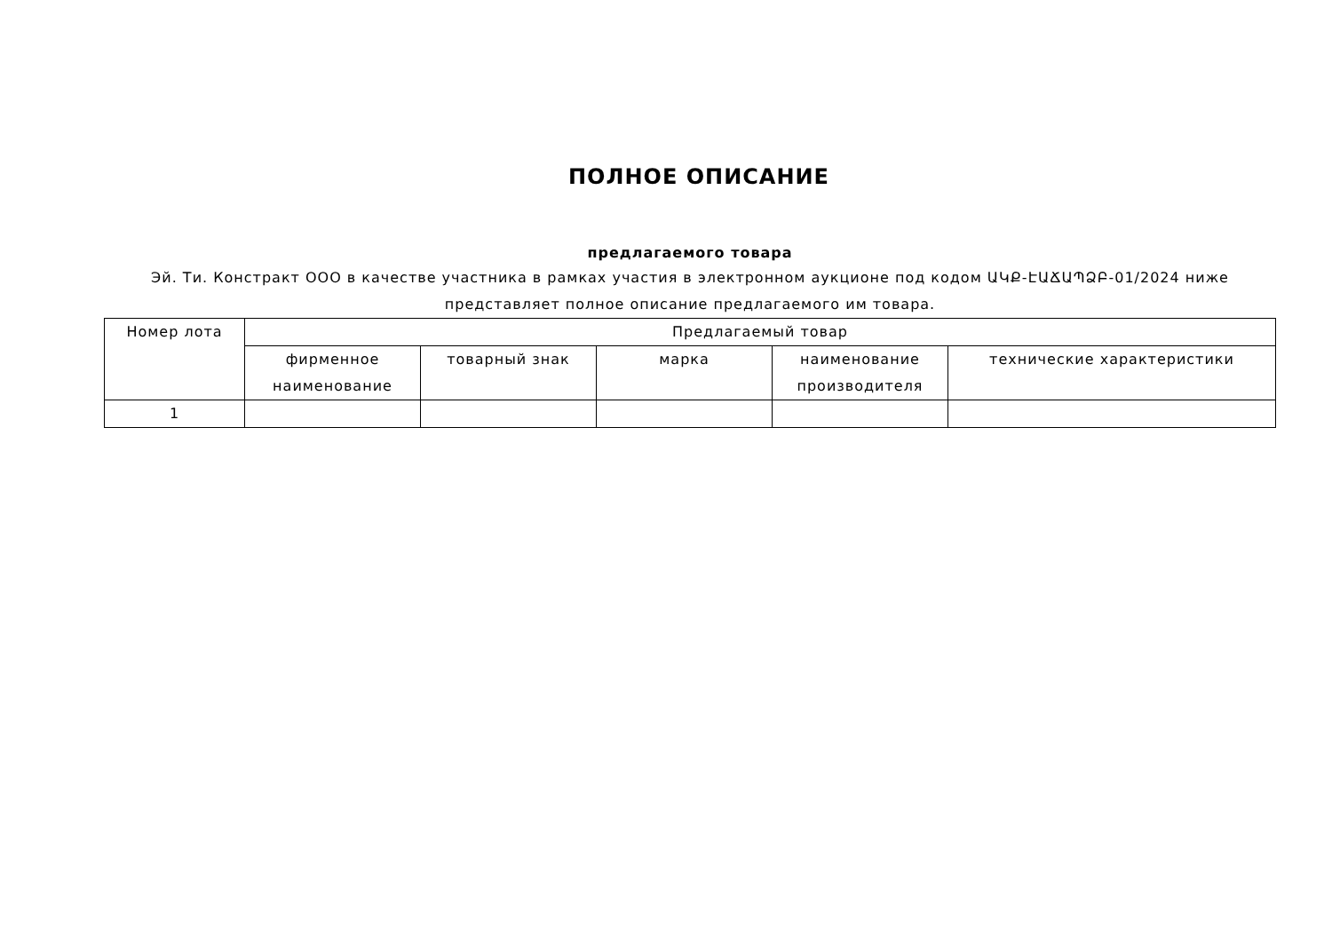ПОЛНОЕ ОПИСАНИЕ
предлагаемого товара
Эй. Ти. Констракт ООО в качестве участника в рамках участия в электронном аукционе под кодом ԱԿՔ-ԷԱՃԱՊՁԲ-01/2024 ниже представляет полное описание предлагаемого им товара.
| Номер лота | Предлагаемый товар | | | | |
| --- | --- | --- | --- | --- | --- |
| | фирменное наименование | товарный знак | марка | наименование производителя | технические характеристики |
| 1 | | | | | |